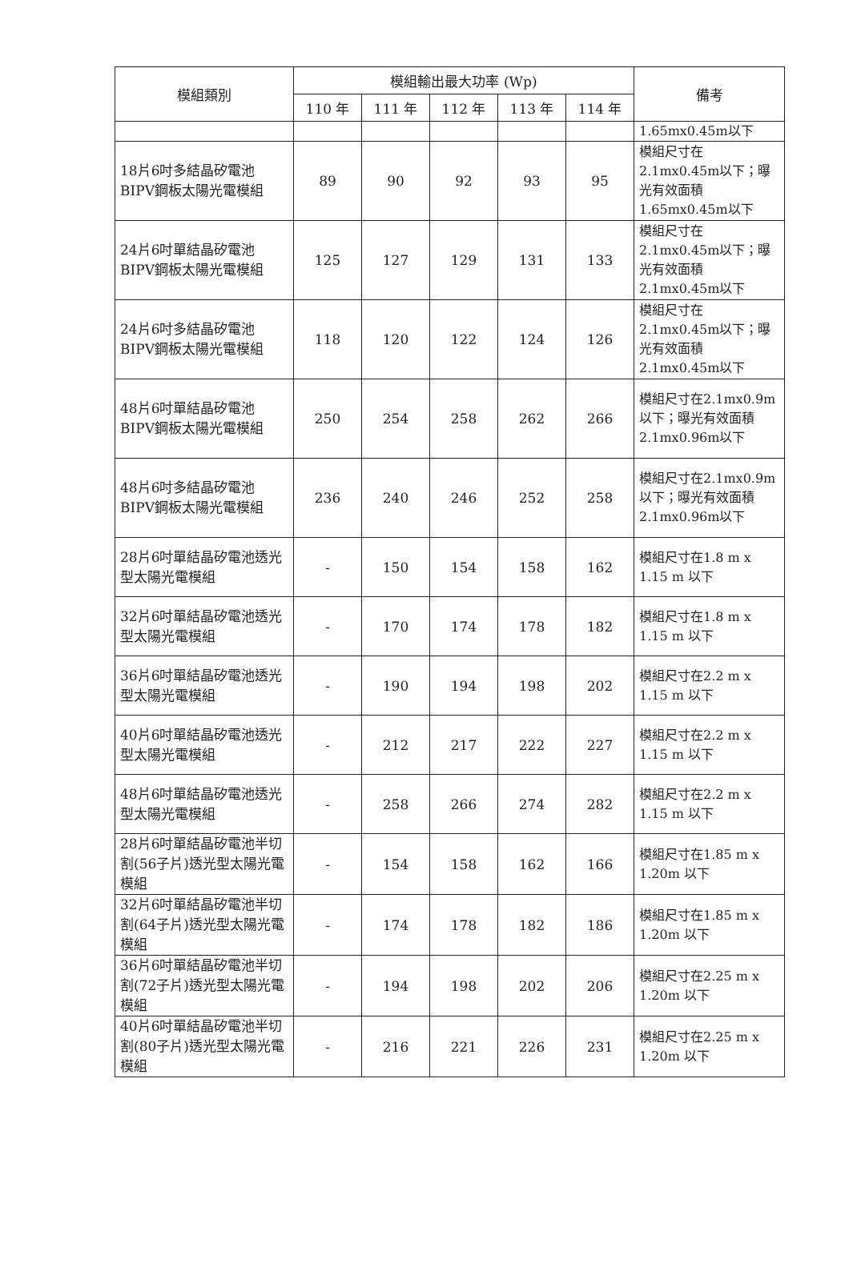| 模組類別 | 模組輸出最大功率 (Wp) | | | | | 備考 |
| --- | --- | --- | --- | --- | --- | --- |
| | 110 年 | 111 年 | 112 年 | 113 年 | 114 年 | |
| | | | | | | 1.65mx0.45m以下 |
| 18片6吋多結晶矽電池BIPV鋼板太陽光電模組 | 89 | 90 | 92 | 93 | 95 | 模組尺寸在2.1mx0.45m以下；曝光有效面積1.65mx0.45m以下 |
| 24片6吋單結晶矽電池BIPV鋼板太陽光電模組 | 125 | 127 | 129 | 131 | 133 | 模組尺寸在2.1mx0.45m以下；曝光有效面積2.1mx0.45m以下 |
| 24片6吋多結晶矽電池BIPV鋼板太陽光電模組 | 118 | 120 | 122 | 124 | 126 | 模組尺寸在2.1mx0.45m以下；曝光有效面積2.1mx0.45m以下 |
| 48片6吋單結晶矽電池BIPV鋼板太陽光電模組 | 250 | 254 | 258 | 262 | 266 | 模組尺寸在2.1mx0.9m以下；曝光有效面積2.1mx0.96m以下 |
| 48片6吋多結晶矽電池BIPV鋼板太陽光電模組 | 236 | 240 | 246 | 252 | 258 | 模組尺寸在2.1mx0.9m以下；曝光有效面積2.1mx0.96m以下 |
| 28片6吋單結晶矽電池透光型太陽光電模組 | - | 150 | 154 | 158 | 162 | 模組尺寸在1.8 m x 1.15 m 以下 |
| 32片6吋單結晶矽電池透光型太陽光電模組 | - | 170 | 174 | 178 | 182 | 模組尺寸在1.8 m x 1.15 m 以下 |
| 36片6吋單結晶矽電池透光型太陽光電模組 | - | 190 | 194 | 198 | 202 | 模組尺寸在2.2 m x 1.15 m 以下 |
| 40片6吋單結晶矽電池透光型太陽光電模組 | - | 212 | 217 | 222 | 227 | 模組尺寸在2.2 m x 1.15 m 以下 |
| 48片6吋單結晶矽電池透光型太陽光電模組 | - | 258 | 266 | 274 | 282 | 模組尺寸在2.2 m x 1.15 m 以下 |
| 28片6吋單結晶矽電池半切割(56子片)透光型太陽光電模組 | - | 154 | 158 | 162 | 166 | 模組尺寸在1.85 m x 1.20m 以下 |
| 32片6吋單結晶矽電池半切割(64子片)透光型太陽光電模組 | - | 174 | 178 | 182 | 186 | 模組尺寸在1.85 m x 1.20m 以下 |
| 36片6吋單結晶矽電池半切割(72子片)透光型太陽光電模組 | - | 194 | 198 | 202 | 206 | 模組尺寸在2.25 m x 1.20m 以下 |
| 40片6吋單結晶矽電池半切割(80子片)透光型太陽光電模組 | - | 216 | 221 | 226 | 231 | 模組尺寸在2.25 m x 1.20m 以下 |